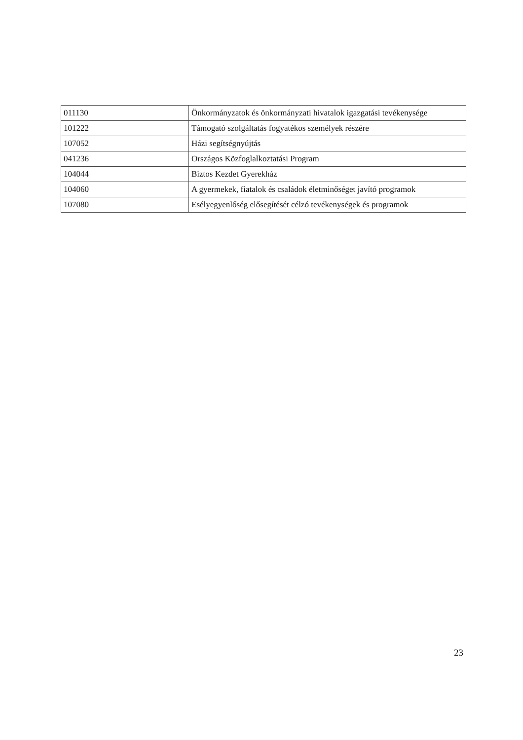| 011130 | Önkormányzatok és önkormányzati hivatalok igazgatási tevékenysége |
| 101222 | Támogató szolgáltatás fogyatékos személyek részére |
| 107052 | Házi segítségnyújtás |
| 041236 | Országos Közfoglalkoztatási Program |
| 104044 | Biztos Kezdet Gyerekház |
| 104060 | A gyermekek, fiatalok és családok életminőséget javító programok |
| 107080 | Esélyegyenlőség elősegítését célzó tevékenységek és programok |
23